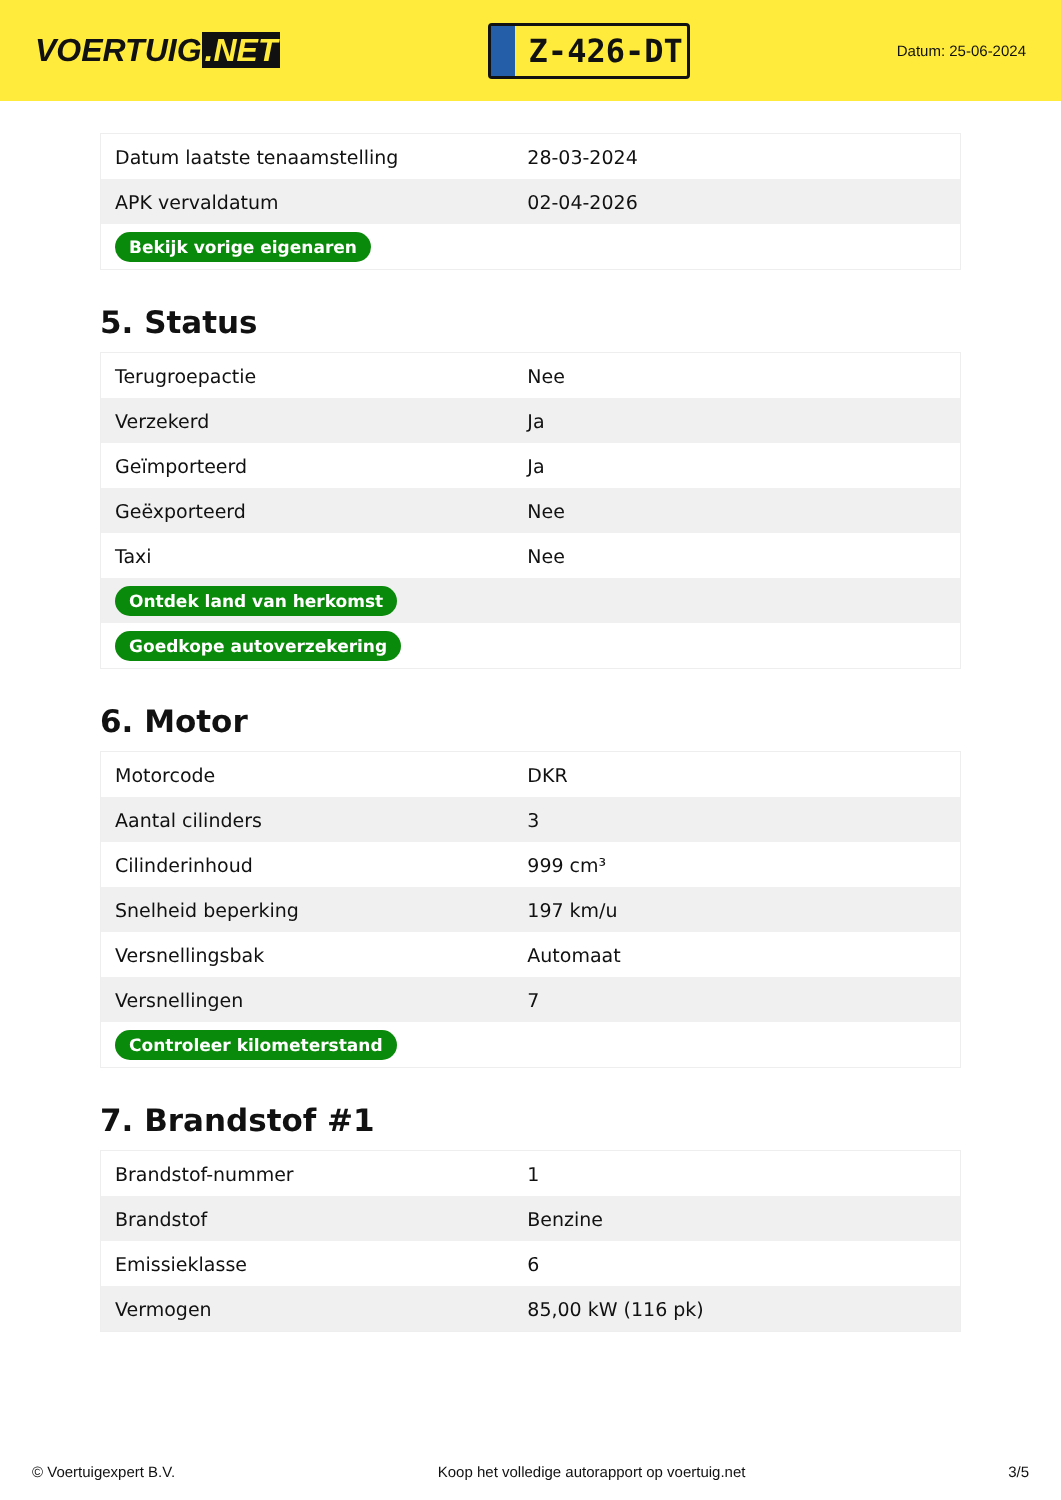VOERTUIG.NET
Z-426-DT
Datum: 25-06-2024
| Datum laatste tenaamstelling | 28-03-2024 |
| APK vervaldatum | 02-04-2026 |
| Bekijk vorige eigenaren | |
5. Status
| Terugroepactie | Nee |
| Verzekerd | Ja |
| Geïmporteerd | Ja |
| Geëxporteerd | Nee |
| Taxi | Nee |
| Ontdek land van herkomst | |
| Goedkope autoverzekering | |
6. Motor
| Motorcode | DKR |
| Aantal cilinders | 3 |
| Cilinderinhoud | 999 cm³ |
| Snelheid beperking | 197 km/u |
| Versnellingsbak | Automaat |
| Versnellingen | 7 |
| Controleer kilometerstand | |
7. Brandstof #1
| Brandstof-nummer | 1 |
| Brandstof | Benzine |
| Emissieklasse | 6 |
| Vermogen | 85,00 kW (116 pk) |
© Voertuigexpert B.V. Koop het volledige autorapport op voertuig.net 3/5